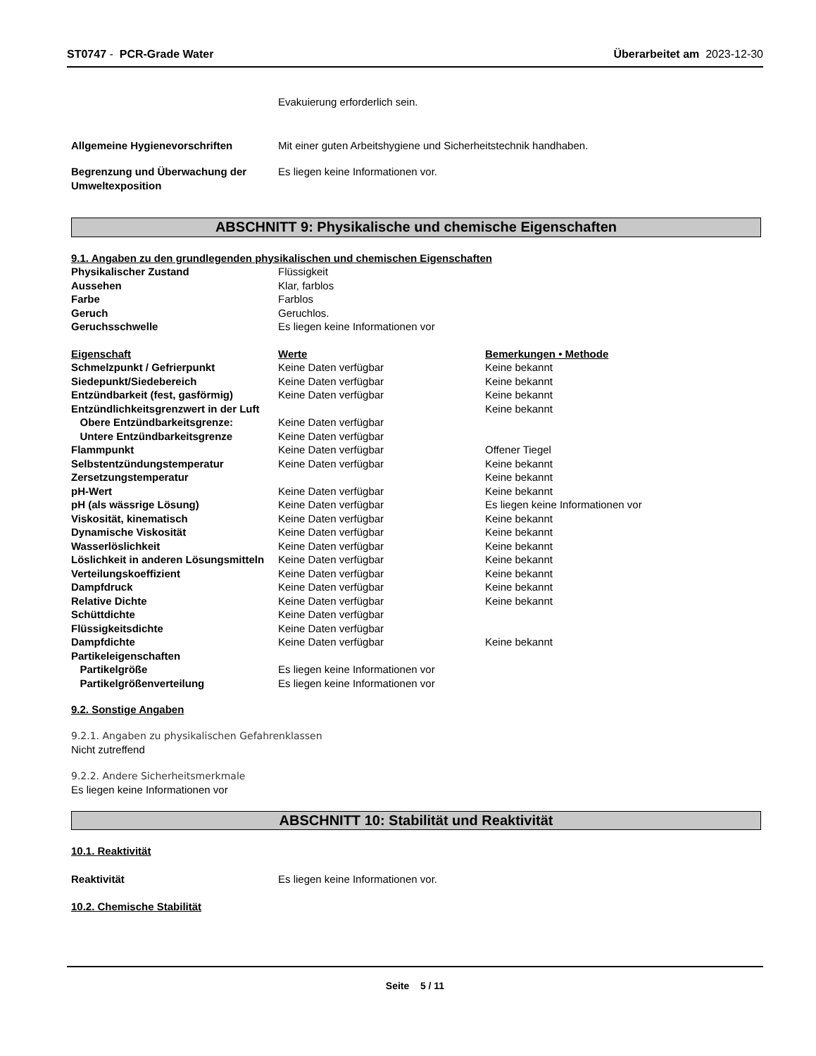ST0747 - PCR-Grade Water Überarbeitet am 2023-12-30
Evakuierung erforderlich sein.
Allgemeine Hygienevorschriften Mit einer guten Arbeitshygiene und Sicherheitstechnik handhaben.
Begrenzung und Überwachung der Umweltexposition
Es liegen keine Informationen vor.
ABSCHNITT 9: Physikalische und chemische Eigenschaften
9.1. Angaben zu den grundlegenden physikalischen und chemischen Eigenschaften
| Physikalischer Zustand | Flüssigkeit | |
| Aussehen | Klar, farblos | |
| Farbe | Farblos | |
| Geruch | Geruchlos. | |
| Geruchsschwelle | Es liegen keine Informationen vor | |
| Eigenschaft | Werte | Bemerkungen • Methode |
| Schmelzpunkt / Gefrierpunkt | Keine Daten verfügbar | Keine bekannt |
| Siedepunkt/Siedebereich | Keine Daten verfügbar | Keine bekannt |
| Entzündbarkeit (fest, gasförmig) | Keine Daten verfügbar | Keine bekannt |
| Entzündlichkeitsgrenzwert in der Luft | | Keine bekannt |
| Obere Entzündbarkeitsgrenze: | Keine Daten verfügbar | |
| Untere Entzündbarkeitsgrenze | Keine Daten verfügbar | |
| Flammpunkt | Keine Daten verfügbar | Offener Tiegel |
| Selbstentzündungstemperatur | Keine Daten verfügbar | Keine bekannt |
| Zersetzungstemperatur | | Keine bekannt |
| pH-Wert | Keine Daten verfügbar | Keine bekannt |
| pH (als wässrige Lösung) | Keine Daten verfügbar | Es liegen keine Informationen vor |
| Viskosität, kinematisch | Keine Daten verfügbar | Keine bekannt |
| Dynamische Viskosität | Keine Daten verfügbar | Keine bekannt |
| Wasserlöslichkeit | Keine Daten verfügbar | Keine bekannt |
| Löslichkeit in anderen Lösungsmitteln | Keine Daten verfügbar | Keine bekannt |
| Verteilungskoeffizient | Keine Daten verfügbar | Keine bekannt |
| Dampfdruck | Keine Daten verfügbar | Keine bekannt |
| Relative Dichte | Keine Daten verfügbar | Keine bekannt |
| Schüttdichte | Keine Daten verfügbar | |
| Flüssigkeitsdichte | Keine Daten verfügbar | |
| Dampfdichte | Keine Daten verfügbar | Keine bekannt |
| Partikeleigenschaften | | |
| Partikelgröße | Es liegen keine Informationen vor | |
| Partikelgrößenverteilung | Es liegen keine Informationen vor | |
9.2. Sonstige Angaben
9.2.1. Angaben zu physikalischen Gefahrenklassen
Nicht zutreffend
9.2.2. Andere Sicherheitsmerkmale
Es liegen keine Informationen vor
ABSCHNITT 10: Stabilität und Reaktivität
10.1. Reaktivität
Reaktivität Es liegen keine Informationen vor.
10.2. Chemische Stabilität
Seite 5 / 11